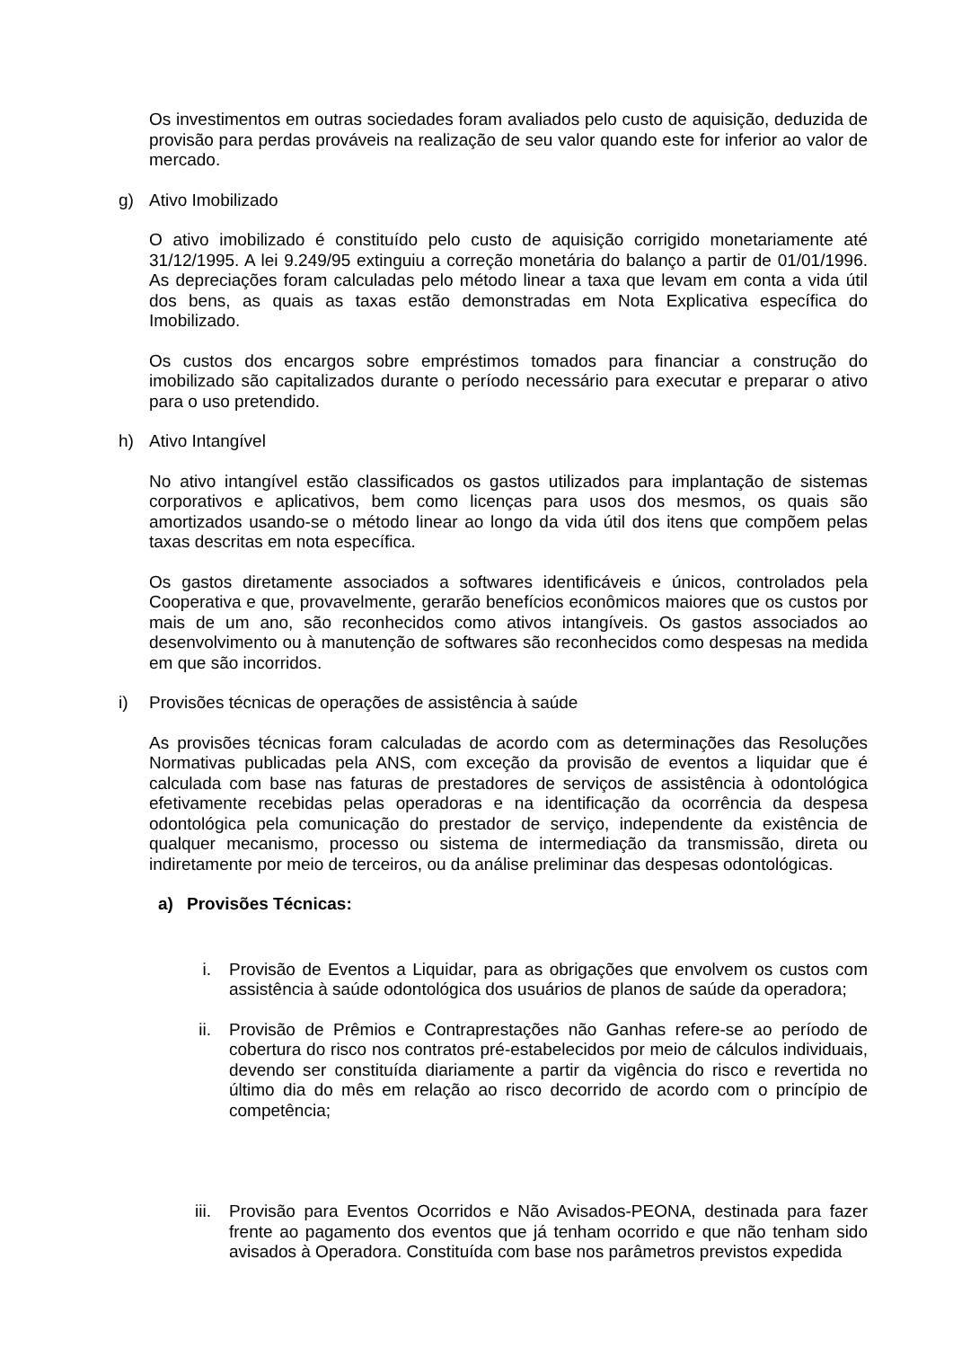Os investimentos em outras sociedades foram avaliados pelo custo de aquisição, deduzida de provisão para perdas prováveis na realização de seu valor quando este for inferior ao valor de mercado.
g) Ativo Imobilizado
O ativo imobilizado é constituído pelo custo de aquisição corrigido monetariamente até 31/12/1995. A lei 9.249/95 extinguiu a correção monetária do balanço a partir de 01/01/1996. As depreciações foram calculadas pelo método linear a taxa que levam em conta a vida útil dos bens, as quais as taxas estão demonstradas em Nota Explicativa específica do Imobilizado.
Os custos dos encargos sobre empréstimos tomados para financiar a construção do imobilizado são capitalizados durante o período necessário para executar e preparar o ativo para o uso pretendido.
h) Ativo Intangível
No ativo intangível estão classificados os gastos utilizados para implantação de sistemas corporativos e aplicativos, bem como licenças para usos dos mesmos, os quais são amortizados usando-se o método linear ao longo da vida útil dos itens que compõem pelas taxas descritas em nota específica.
Os gastos diretamente associados a softwares identificáveis e únicos, controlados pela Cooperativa e que, provavelmente, gerarão benefícios econômicos maiores que os custos por mais de um ano, são reconhecidos como ativos intangíveis. Os gastos associados ao desenvolvimento ou à manutenção de softwares são reconhecidos como despesas na medida em que são incorridos.
i) Provisões técnicas de operações de assistência à saúde
As provisões técnicas foram calculadas de acordo com as determinações das Resoluções Normativas publicadas pela ANS, com exceção da provisão de eventos a liquidar que é calculada com base nas faturas de prestadores de serviços de assistência à odontológica efetivamente recebidas pelas operadoras e na identificação da ocorrência da despesa odontológica pela comunicação do prestador de serviço, independente da existência de qualquer mecanismo, processo ou sistema de intermediação da transmissão, direta ou indiretamente por meio de terceiros, ou da análise preliminar das despesas odontológicas.
a) Provisões Técnicas:
i. Provisão de Eventos a Liquidar, para as obrigações que envolvem os custos com assistência à saúde odontológica dos usuários de planos de saúde da operadora;
ii. Provisão de Prêmios e Contraprestações não Ganhas refere-se ao período de cobertura do risco nos contratos pré-estabelecidos por meio de cálculos individuais, devendo ser constituída diariamente a partir da vigência do risco e revertida no último dia do mês em relação ao risco decorrido de acordo com o princípio de competência;
iii. Provisão para Eventos Ocorridos e Não Avisados-PEONA, destinada para fazer frente ao pagamento dos eventos que já tenham ocorrido e que não tenham sido avisados à Operadora. Constituída com base nos parâmetros previstos expedida